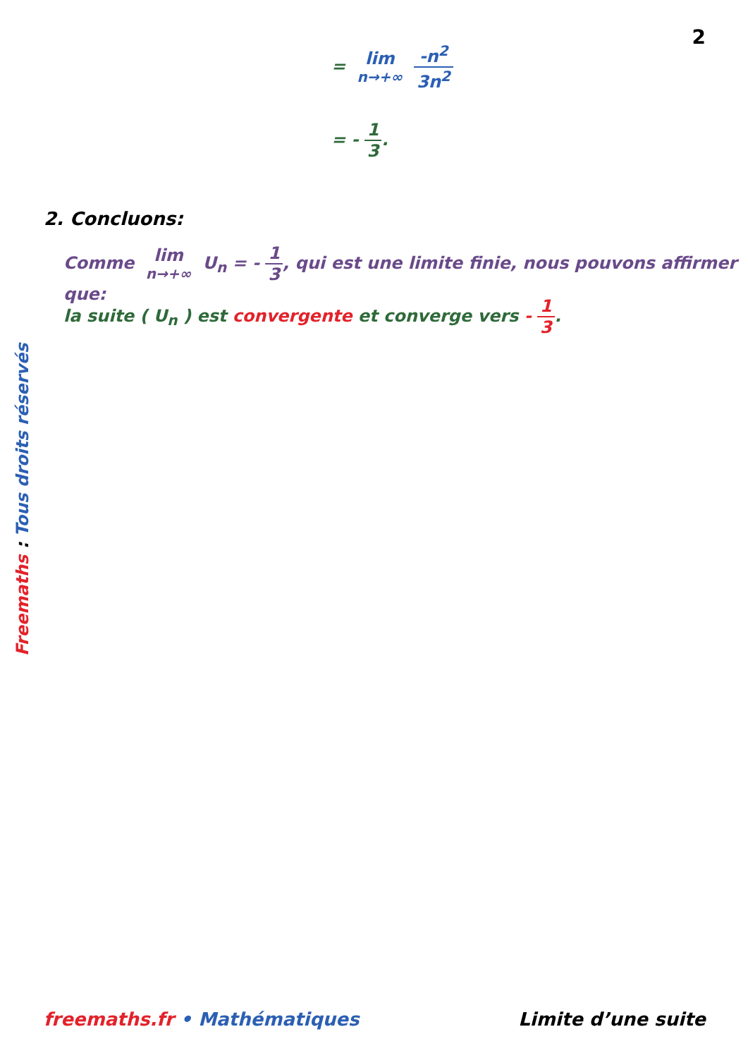2
= lim n→+∞ -n<sup>2</sup> 3n<sup>2</sup>
= - 1 3.
2. Concluons:
Comme lim n→+∞ U<sub>n</sub> = - 1 3, qui est une limite finie, nous pouvons affirmer que:
la suite ( U<sub>n</sub> ) est convergente et converge vers - 1 3.
Freemaths : Tous droits réservés
freemaths.fr • Mathématiques Limite d’une suite